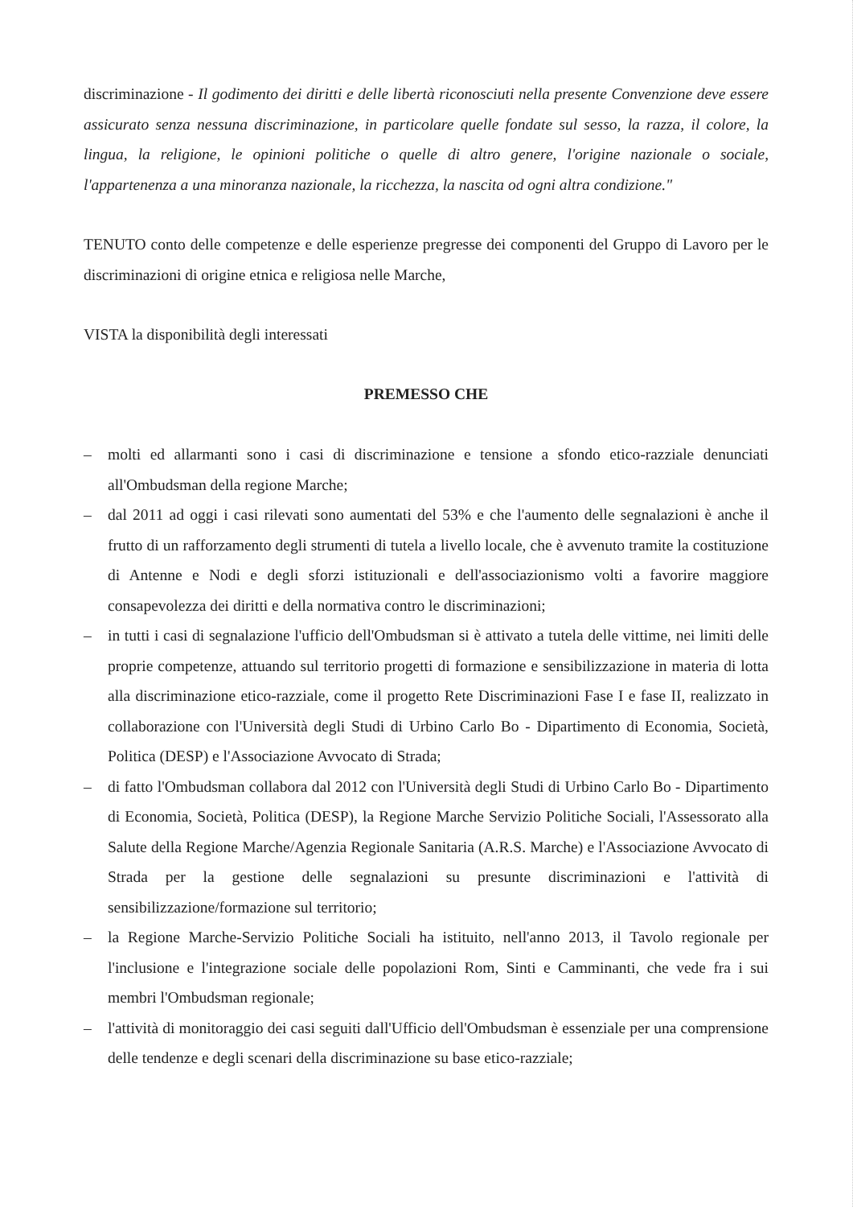discriminazione - Il godimento dei diritti e delle libertà riconosciuti nella presente Convenzione deve essere assicurato senza nessuna discriminazione, in particolare quelle fondate sul sesso, la razza, il colore, la lingua, la religione, le opinioni politiche o quelle di altro genere, l'origine nazionale o sociale, l'appartenenza a una minoranza nazionale, la ricchezza, la nascita od ogni altra condizione."
TENUTO conto delle competenze e delle esperienze pregresse dei componenti del Gruppo di Lavoro per le discriminazioni di origine etnica e religiosa nelle Marche,
VISTA la disponibilità degli interessati
PREMESSO CHE
– molti ed allarmanti sono i casi di discriminazione e tensione a sfondo etico-razziale denunciati all'Ombudsman della regione Marche;
– dal 2011 ad oggi i casi rilevati sono aumentati del 53% e che l'aumento delle segnalazioni è anche il frutto di un rafforzamento degli strumenti di tutela a livello locale, che è avvenuto tramite la costituzione di Antenne e Nodi e degli sforzi istituzionali e dell'associazionismo volti a favorire maggiore consapevolezza dei diritti e della normativa contro le discriminazioni;
– in tutti i casi di segnalazione l'ufficio dell'Ombudsman si è attivato a tutela delle vittime, nei limiti delle proprie competenze, attuando sul territorio progetti di formazione e sensibilizzazione in materia di lotta alla discriminazione etico-razziale, come il progetto Rete Discriminazioni Fase I e fase II, realizzato in collaborazione con l'Università degli Studi di Urbino Carlo Bo - Dipartimento di Economia, Società, Politica (DESP) e l'Associazione Avvocato di Strada;
– di fatto l'Ombudsman collabora dal 2012 con l'Università degli Studi di Urbino Carlo Bo - Dipartimento di Economia, Società, Politica (DESP), la Regione Marche Servizio Politiche Sociali, l'Assessorato alla Salute della Regione Marche/Agenzia Regionale Sanitaria (A.R.S. Marche) e l'Associazione Avvocato di Strada per la gestione delle segnalazioni su presunte discriminazioni e l'attività di sensibilizzazione/formazione sul territorio;
– la Regione Marche-Servizio Politiche Sociali ha istituito, nell'anno 2013, il Tavolo regionale per l'inclusione e l'integrazione sociale delle popolazioni Rom, Sinti e Camminanti, che vede fra i sui membri l'Ombudsman regionale;
– l'attività di monitoraggio dei casi seguiti dall'Ufficio dell'Ombudsman è essenziale per una comprensione delle tendenze e degli scenari della discriminazione su base etico-razziale;